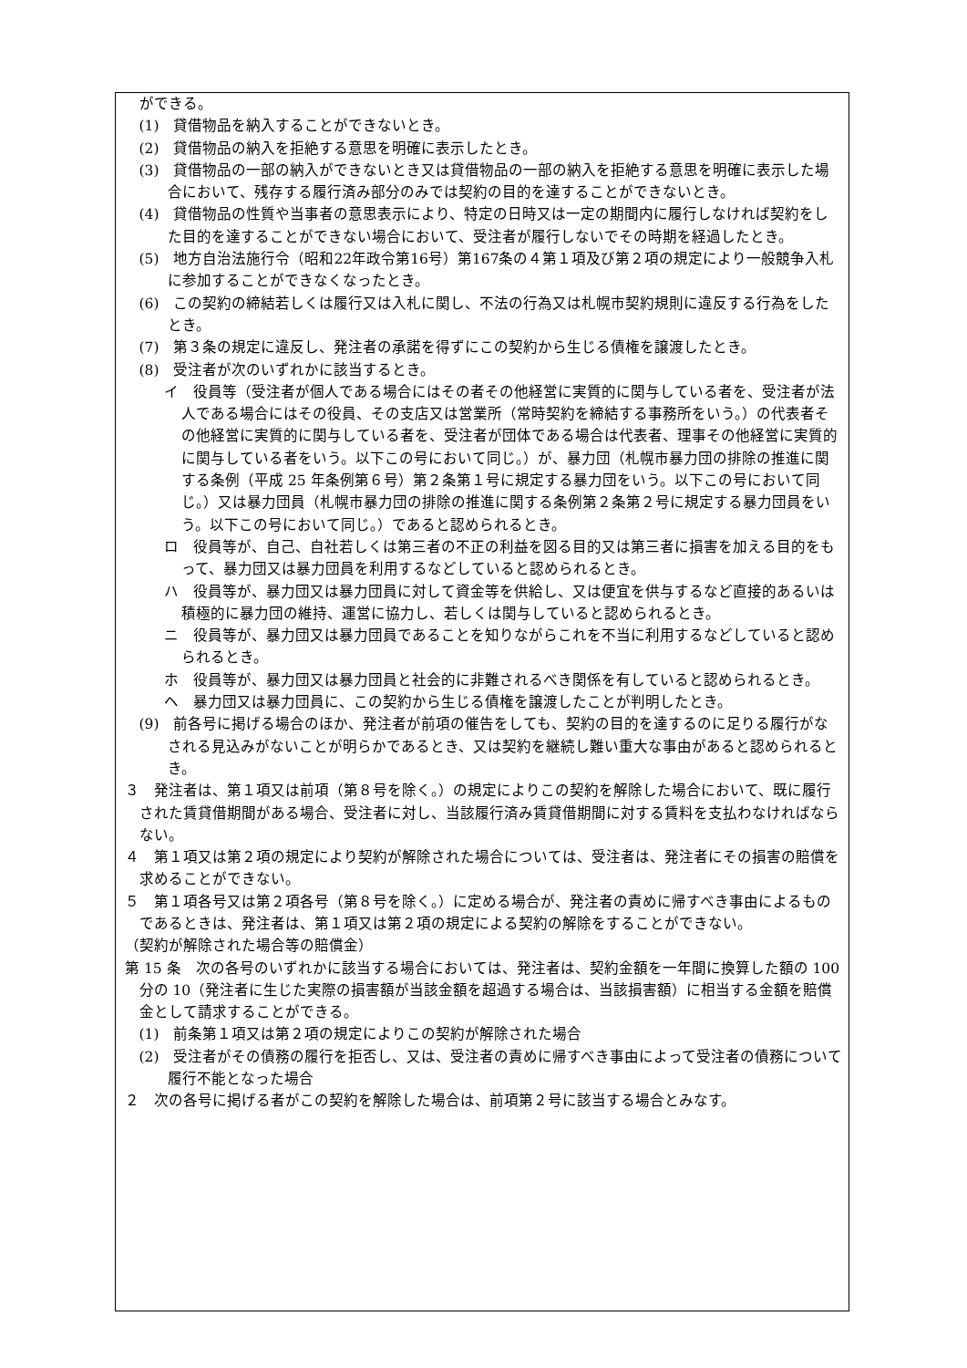ができる。
(1)　貸借物品を納入することができないとき。
(2)　貸借物品の納入を拒絶する意思を明確に表示したとき。
(3)　貸借物品の一部の納入ができないとき又は貸借物品の一部の納入を拒絶する意思を明確に表示した場合において、残存する履行済み部分のみでは契約の目的を達することができないとき。
(4)　貸借物品の性質や当事者の意思表示により、特定の日時又は一定の期間内に履行しなければ契約をした目的を達することができない場合において、受注者が履行しないでその時期を経過したとき。
(5)　地方自治法施行令（昭和22年政令第16号）第167条の４第１項及び第２項の規定により一般競争入札に参加することができなくなったとき。
(6)　この契約の締結若しくは履行又は入札に関し、不法の行為又は札幌市契約規則に違反する行為をしたとき。
(7)　第３条の規定に違反し、発注者の承諾を得ずにこの契約から生じる債権を譲渡したとき。
(8)　受注者が次のいずれかに該当するとき。
イ　役員等（受注者が個人である場合にはその者その他経営に実質的に関与している者を、受注者が法人である場合にはその役員、その支店又は営業所（常時契約を締結する事務所をいう。）の代表者その他経営に実質的に関与している者を、受注者が団体である場合は代表者、理事その他経営に実質的に関与している者をいう。以下この号において同じ。）が、暴力団（札幌市暴力団の排除の推進に関する条例（平成 25 年条例第６号）第２条第１号に規定する暴力団をいう。以下この号において同じ。）又は暴力団員（札幌市暴力団の排除の推進に関する条例第２条第２号に規定する暴力団員をいう。以下この号において同じ。）であると認められるとき。
ロ　役員等が、自己、自社若しくは第三者の不正の利益を図る目的又は第三者に損害を加える目的をもって、暴力団又は暴力団員を利用するなどしていると認められるとき。
ハ　役員等が、暴力団又は暴力団員に対して資金等を供給し、又は便宜を供与するなど直接的あるいは積極的に暴力団の維持、運営に協力し、若しくは関与していると認められるとき。
ニ　役員等が、暴力団又は暴力団員であることを知りながらこれを不当に利用するなどしていると認められるとき。
ホ　役員等が、暴力団又は暴力団員と社会的に非難されるべき関係を有していると認められるとき。
ヘ　暴力団又は暴力団員に、この契約から生じる債権を譲渡したことが判明したとき。
(9)　前各号に掲げる場合のほか、発注者が前項の催告をしても、契約の目的を達するのに足りる履行がなされる見込みがないことが明らかであるとき、又は契約を継続し難い重大な事由があると認められるとき。
３　発注者は、第１項又は前項（第８号を除く。）の規定によりこの契約を解除した場合において、既に履行された賃貸借期間がある場合、受注者に対し、当該履行済み賃貸借期間に対する賃料を支払わなければならない。
４　第１項又は第２項の規定により契約が解除された場合については、受注者は、発注者にその損害の賠償を求めることができない。
５　第１項各号又は第２項各号（第８号を除く。）に定める場合が、発注者の責めに帰すべき事由によるものであるときは、発注者は、第１項又は第２項の規定による契約の解除をすることができない。
（契約が解除された場合等の賠償金）
第 15 条　次の各号のいずれかに該当する場合においては、発注者は、契約金額を一年間に換算した額の 100 分の 10（発注者に生じた実際の損害額が当該金額を超過する場合は、当該損害額）に相当する金額を賠償金として請求することができる。
(1)　前条第１項又は第２項の規定によりこの契約が解除された場合
(2)　受注者がその債務の履行を拒否し、又は、受注者の責めに帰すべき事由によって受注者の債務について履行不能となった場合
２　次の各号に掲げる者がこの契約を解除した場合は、前項第２号に該当する場合とみなす。